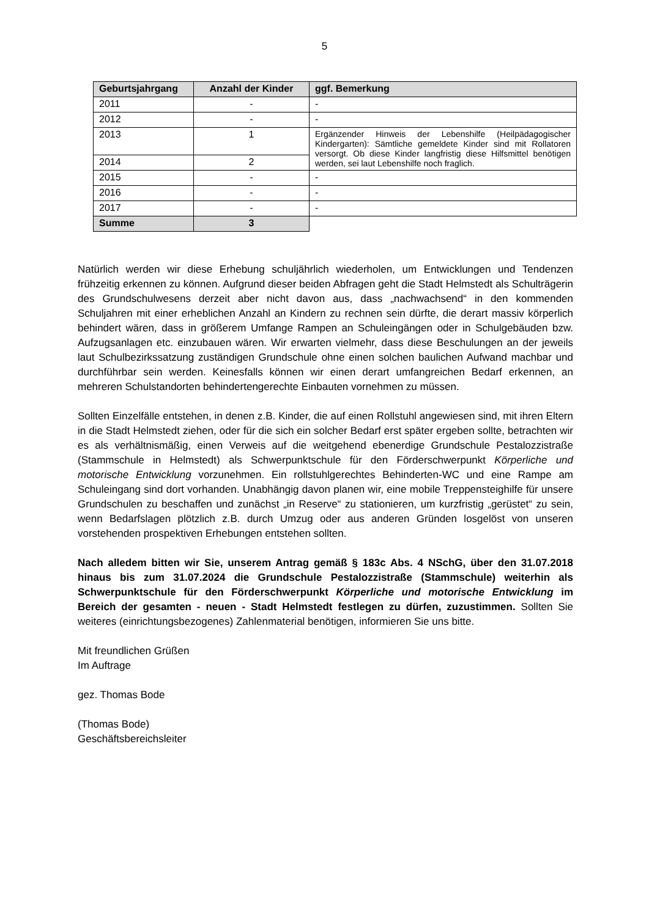5
| Geburtsjahrgang | Anzahl der Kinder | ggf. Bemerkung |
| --- | --- | --- |
| 2011 | - | - |
| 2012 | - | - |
| 2013 | 1 | Ergänzender Hinweis der Lebenshilfe (Heilpädagogischer Kindergarten): Sämtliche gemeldete Kinder sind mit Rollatoren versorgt. Ob diese Kinder langfristig diese Hilfsmittel benötigen werden, sei laut Lebenshilfe noch fraglich. |
| 2014 | 2 | |
| 2015 | - | - |
| 2016 | - | - |
| 2017 | - | - |
| Summe | 3 | |
Natürlich werden wir diese Erhebung schuljährlich wiederholen, um Entwicklungen und Tendenzen frühzeitig erkennen zu können. Aufgrund dieser beiden Abfragen geht die Stadt Helmstedt als Schulträgerin des Grundschulwesens derzeit aber nicht davon aus, dass „nachwachsend“ in den kommenden Schuljahren mit einer erheblichen Anzahl an Kindern zu rechnen sein dürfte, die derart massiv körperlich behindert wären, dass in größerem Umfange Rampen an Schuleingängen oder in Schulgebäuden bzw. Aufzugsanlagen etc. einzubauen wären. Wir erwarten vielmehr, dass diese Beschulungen an der jeweils laut Schulbezirkssatzung zuständigen Grundschule ohne einen solchen baulichen Aufwand machbar und durchführbar sein werden. Keinesfalls können wir einen derart umfangreichen Bedarf erkennen, an mehreren Schulstandorten behindertengerechte Einbauten vornehmen zu müssen.
Sollten Einzelfälle entstehen, in denen z.B. Kinder, die auf einen Rollstuhl angewiesen sind, mit ihren Eltern in die Stadt Helmstedt ziehen, oder für die sich ein solcher Bedarf erst später ergeben sollte, betrachten wir es als verhältnismäßig, einen Verweis auf die weitgehend ebenerdige Grundschule Pestalozzistraße (Stammschule in Helmstedt) als Schwerpunktschule für den Förderschwerpunkt Körperliche und motorische Entwicklung vorzunehmen. Ein rollstuhlgerechtes Behinderten-WC und eine Rampe am Schuleingang sind dort vorhanden. Unabhängig davon planen wir, eine mobile Treppensteighilfe für unsere Grundschulen zu beschaffen und zunächst „in Reserve“ zu stationieren, um kurzfristig „gerüstet“ zu sein, wenn Bedarfslagen plötzlich z.B. durch Umzug oder aus anderen Gründen losgelöst von unseren vorstehenden prospektiven Erhebungen entstehen sollten.
Nach alledem bitten wir Sie, unserem Antrag gemäß § 183c Abs. 4 NSchG, über den 31.07.2018 hinaus bis zum 31.07.2024 die Grundschule Pestalozzistraße (Stammschule) weiterhin als Schwerpunktschule für den Förderschwerpunkt Körperliche und motorische Entwicklung im Bereich der gesamten - neuen - Stadt Helmstedt festlegen zu dürfen, zuzustimmen. Sollten Sie weiteres (einrichtungsbezogenes) Zahlenmaterial benötigen, informieren Sie uns bitte.
Mit freundlichen Grüßen
Im Auftrage
gez. Thomas Bode
(Thomas Bode)
Geschäftsbereichsleiter